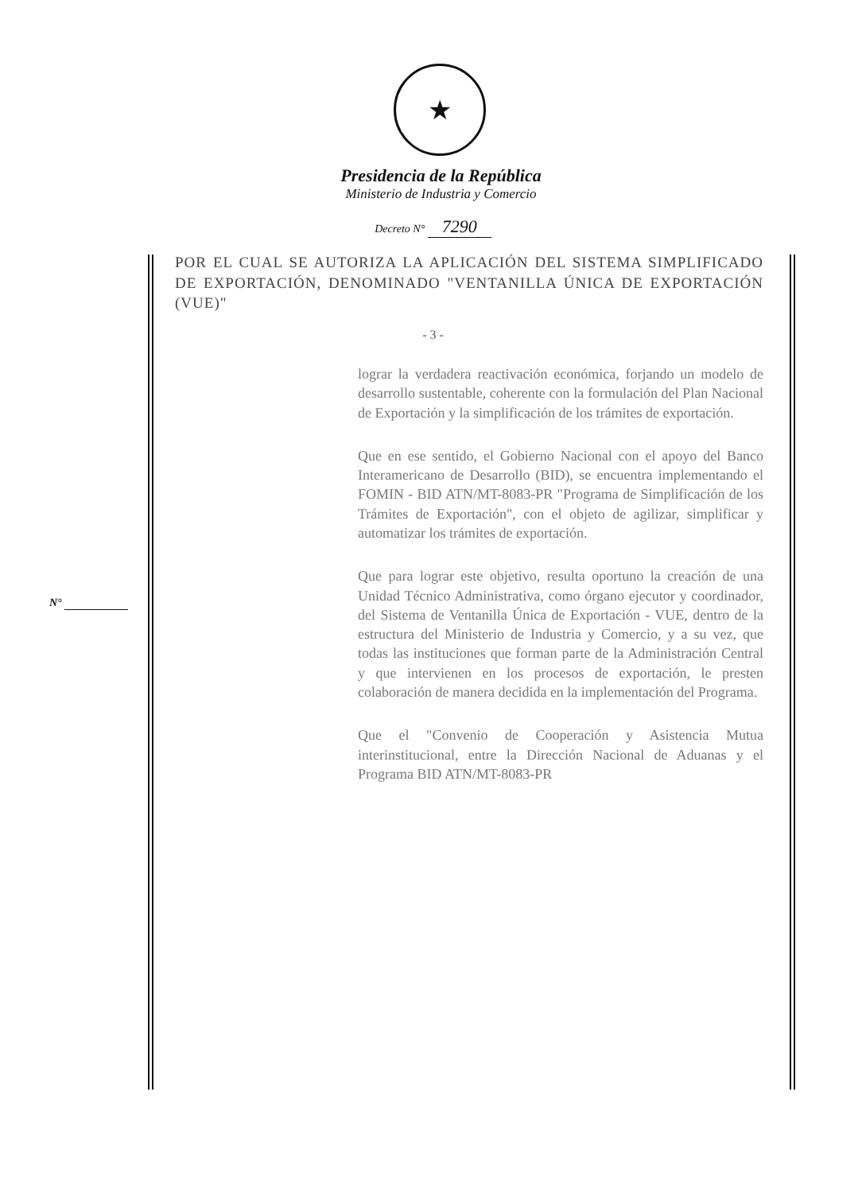★
Presidencia de la República
Ministerio de Industria y Comercio
Decreto N° 7290
POR EL CUAL SE AUTORIZA LA APLICACIÓN DEL SISTEMA SIMPLIFICADO DE EXPORTACIÓN, DENOMINADO "VENTANILLA ÚNICA DE EXPORTACIÓN (VUE)"
- 3 -
lograr la verdadera reactivación económica, forjando un modelo de desarrollo sustentable, coherente con la formulación del Plan Nacional de Exportación y la simplificación de los trámites de exportación.
Que en ese sentido, el Gobierno Nacional con el apoyo del Banco Interamericano de Desarrollo (BID), se encuentra implementando el FOMIN - BID ATN/MT-8083-PR "Programa de Simplificación de los Trámites de Exportación", con el objeto de agilizar, simplificar y automatizar los trámites de exportación.
Que para lograr este objetivo, resulta oportuno la creación de una Unidad Técnico Administrativa, como órgano ejecutor y coordinador, del Sistema de Ventanilla Única de Exportación - VUE, dentro de la estructura del Ministerio de Industria y Comercio, y a su vez, que todas las instituciones que forman parte de la Administración Central y que intervienen en los procesos de exportación, le presten colaboración de manera decidida en la implementación del Programa.
Que el "Convenio de Cooperación y Asistencia Mutua interinstitucional, entre la Dirección Nacional de Aduanas y el Programa BID ATN/MT-8083-PR
N°